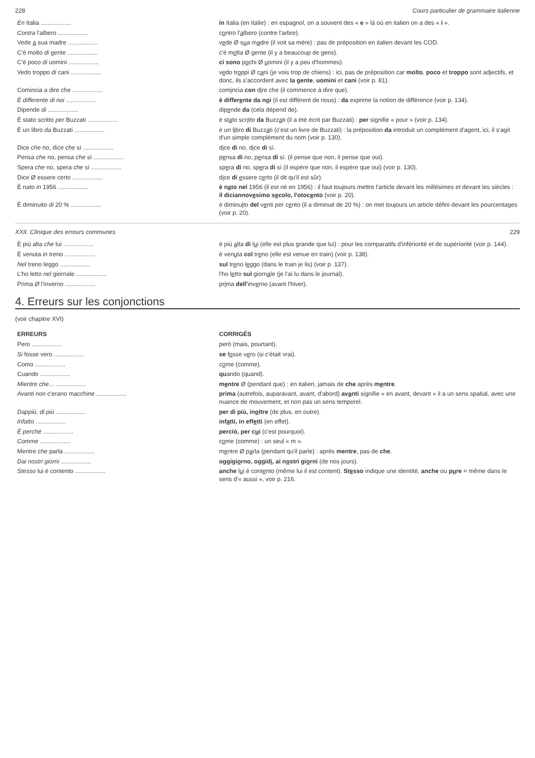228 Cours particulier de grammaire italienne
| En Italia .................. | in Italia (en Italie) : en espagnol, on a souvent des « e » là où en italien on a des « i ». |
| Contra l'albero .................. | c o ntro l' a lbero (contre l'arbre). |
| Vede a sua madre .................. | v e de Ø s u a m a dre (il voit sa mère) : pas de préposition en italien devant les COD. |
| C'è molto di gente .................. | c'è m o lta Ø gente (il y a beaucoup de gens). |
| C'è poco di uomini .................. | ci sono p o chi Ø u omini (il y a peu d'hommes). |
| Vedo troppo di cani .................. | v e do tr o ppi Ø c a ni (je vois trop de chiens) : ici, pas de préposition car molto , poco et troppo sont adjectifs, et donc, ils s'accordent avec la gente , uomini et cani (voir p. 81). |
| Comincia a dire che .................. | com i ncia con d i re che (il commence à dire que). |
| È differente di noi .................. | è differ e nte da n o i (il est différent de nous) : da exprime la notion de différence (voir p. 134). |
| Dipende di .................. | dip e nde da (cela dépend de). |
| È stato scritto per Buzzati .................. | è st a to scr i tto da Buzz a ti (il a été écrit par Buzzati) : per signifie « pour » (voir p. 134). |
| È un libro da Buzzati .................. | è un l i bro di Buzz a ti (c'est un livre de Buzzati) : la préposition da introduit un complément d'agent, ici, il s'agit d'un simple complément du nom (voir p. 130). |
| Dice che no, dice che sì .................. | d i ce di no, d i ce di sì. |
| Pensa che no, pensa che sì .................. | p e nsa di no, p e nsa di sì. (il pense que non, il pense que oui). |
| Spera che no, spera che sì .................. | sp e ra di no, sp e ra di sì (il espère que non, il espère que oui) (voir p. 130). |
| Dice Ø essere certo .................. | d i ce di e ssere c e rto (il dit qu'il est sûr). |
| È nato in 1956 .................. | è n a to nel 1956 (il est né en 1956) : il faut toujours mettre l'article devant les millésimes et devant les siècles : il diciannov e simo s e colo, l'otoc e nto (voir p. 20). |
| È diminuito di 20 % .................. | è diminu i to del v e nti per c e nto (il a diminué de 20 %) : on met toujours un article défini devant les pourcentages (voir p. 20). |
XXII. Clinique des erreurs communes 229
| È più alta che lui .................. | è più a lta di l u i (elle est plus grande que lui) : pour les comparatifs d'infériorité et de supériorité (voir p. 144). |
| È venuta in treno .................. | è ven u ta col tr e no (elle est venue en train) (voir p. 138). |
| Nel treno leggo .................. | sul tr e no l e ggo (dans le train je lis) (voir p. 137). |
| L'ho letto nel giornale .................. | l'ho l e tto sul giorn a le (je l'ai lu dans le journal). |
| Prima Ø l'inverno .................. | pr i ma dell' inv e rno (avant l'hiver). |
4. Erreurs sur les conjonctions
(voir chapitre XVI)
| ERREURS | CORRIGÉS |
| --- | --- |
| Pero .................. | però (mais, pourtant). |
| Si fosse vero .................. | se f o sse v e ro (si c'était vrai). |
| Como .................. | c o me (comme). |
| Cuando .................. | qu ando (quand). |
| Mientre che ... .................. | m e ntre Ø (pendant que) : en italien, jamais de che après m e ntre . |
| Avanti non c'erano macchine .................. | prima (autrefois, auparavant, avant, d'abord) av a nti signifie « en avant, devant » il a un sens spatial, avec une nuance de mouvement, et non pas un sens temporel. |
| Dappiù, di più .................. | per di più, in o ltre (de plus, en outre). |
| Infatto .................. | inf a tti, in eff e tti (en effet). |
| È perché .................. | perciò, per c u i (c'est pourquoi). |
| Comme .................. | c o me (comme) : un seul « m ». |
| Mentre che parla .................. | m e ntre Ø p a rla (pendant qu'il parle) : après mentre , pas de che . |
| Dai nostri giorni .................. | oggigi o rno, oggid i , ai n o stri gi o rni (de nos jours). |
| Stesso lui è contento .................. | anche l u i è cont e nto (même lui il est content). St e sso indique une identité, anche ou p u re = même dans le sens d'« aussi », voir p. 216. |